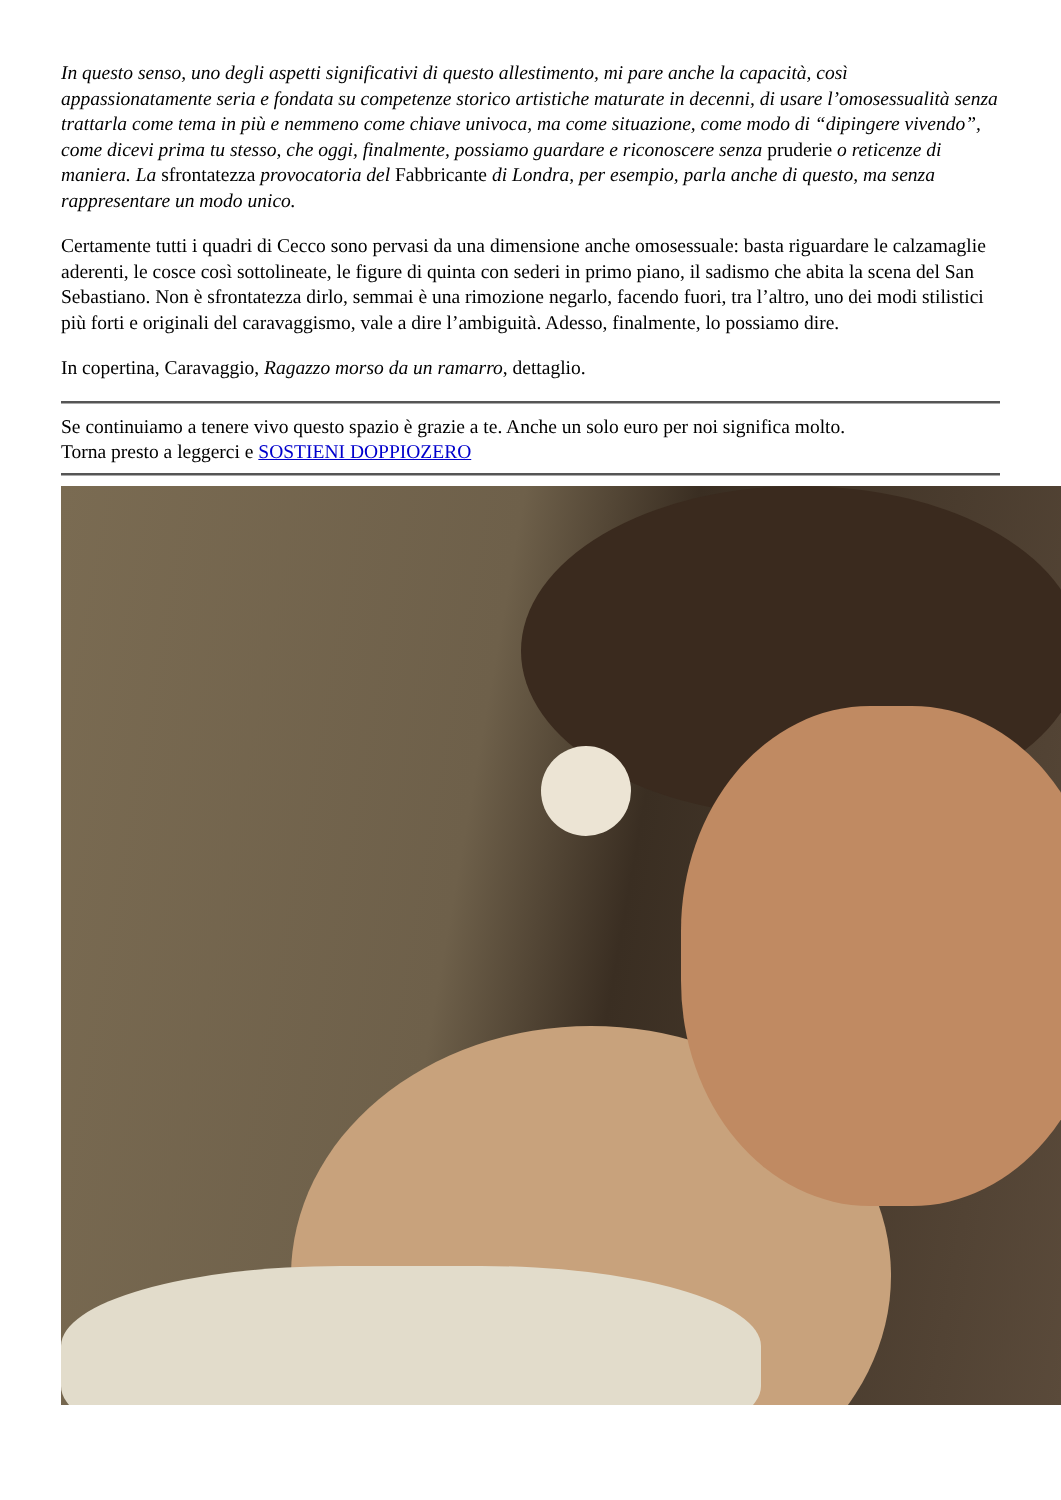In questo senso, uno degli aspetti significativi di questo allestimento, mi pare anche la capacità, così appassionatamente seria e fondata su competenze storico artistiche maturate in decenni, di usare l’omosessualità senza trattarla come tema in più e nemmeno come chiave univoca, ma come situazione, come modo di “dipingere vivendo”, come dicevi prima tu stesso, che oggi, finalmente, possiamo guardare e riconoscere senza pruderie o reticenze di maniera. La sfrontatezza provocatoria del Fabbricante di Londra, per esempio, parla anche di questo, ma senza rappresentare un modo unico.
Certamente tutti i quadri di Cecco sono pervasi da una dimensione anche omosessuale: basta riguardare le calzamaglie aderenti, le cosce così sottolineate, le figure di quinta con sederi in primo piano, il sadismo che abita la scena del San Sebastiano. Non è sfrontatezza dirlo, semmai è una rimozione negarlo, facendo fuori, tra l’altro, uno dei modi stilistici più forti e originali del caravaggismo, vale a dire l’ambiguità. Adesso, finalmente, lo possiamo dire.
In copertina, Caravaggio, Ragazzo morso da un ramarro, dettaglio.
Se continuiamo a tenere vivo questo spazio è grazie a te. Anche un solo euro per noi significa molto.
Torna presto a leggerci e SOSTIENI DOPPIOZERO